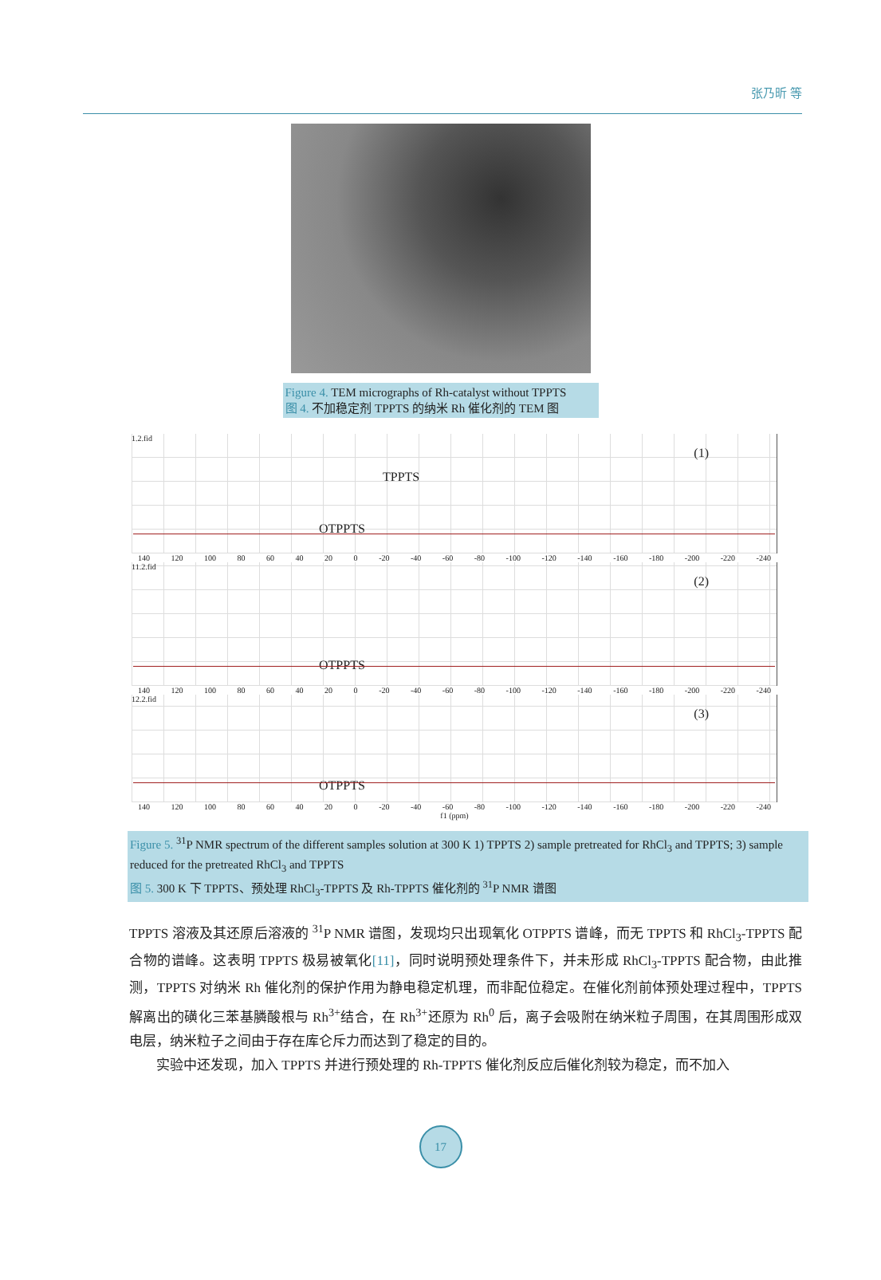张乃昕 等
Figure 4. TEM micrographs of Rh-catalyst without TPPTS
图 4. 不加稳定剂 TPPTS 的纳米 Rh 催化剂的 TEM 图
1.2.fid
TPPTS
OTPPTS
(1)
140 120 100 80 60 40 20 0 -20 -40 -60 -80 -100 -120 -140 -160 -180 -200 -220 -240
11.2.fid
OTPPTS
(2)
140 120 100 80 60 40 20 0 -20 -40 -60 -80 -100 -120 -140 -160 -180 -200 -220 -240
12.2.fid
OTPPTS
(3)
140 120 100 80 60 40 20 0 -20 -40 -60 -80 -100 -120 -140 -160 -180 -200 -220 -240
f1 (ppm)
Figure 5. <sup>31</sup>P NMR spectrum of the different samples solution at 300 K 1) TPPTS 2) sample pretreated for RhCl<sub>3</sub> and TPPTS; 3) sample reduced for the pretreated RhCl<sub>3</sub> and TPPTS
图 5. 300 K 下 TPPTS、预处理 RhCl<sub>3</sub>-TPPTS 及 Rh-TPPTS 催化剂的 <sup>31</sup>P NMR 谱图
TPPTS 溶液及其还原后溶液的 <sup>31</sup>P NMR 谱图，发现均只出现氧化 OTPPTS 谱峰，而无 TPPTS 和 RhCl<sub>3</sub>-TPPTS 配合物的谱峰。这表明 TPPTS 极易被氧化[11]，同时说明预处理条件下，并未形成 RhCl<sub>3</sub>-TPPTS 配合物，由此推测，TPPTS 对纳米 Rh 催化剂的保护作用为静电稳定机理，而非配位稳定。在催化剂前体预处理过程中，TPPTS 解离出的磺化三苯基膦酸根与 Rh<sup>3+</sup>结合，在 Rh<sup>3+</sup>还原为 Rh<sup>0</sup> 后，离子会吸附在纳米粒子周围，在其周围形成双电层，纳米粒子之间由于存在库仑斥力而达到了稳定的目的。
  实验中还发现，加入 TPPTS 并进行预处理的 Rh-TPPTS 催化剂反应后催化剂较为稳定，而不加入
17